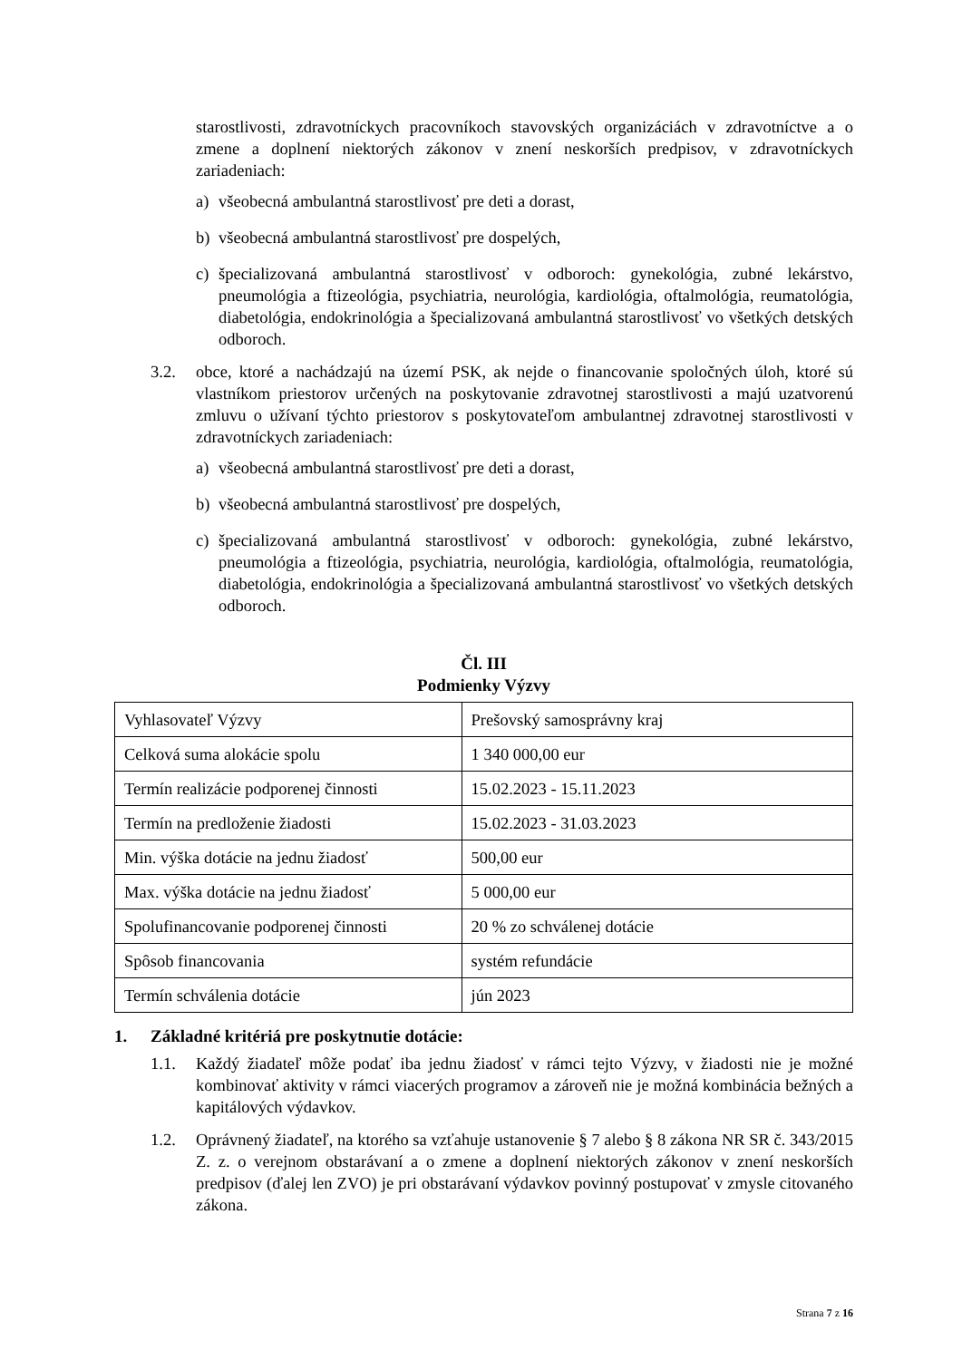starostlivosti, zdravotníckych pracovníkoch stavovských organizáciách v zdravotníctve a o zmene a doplnení niektorých zákonov v znení neskorších predpisov, v zdravotníckych zariadeniach:
a) všeobecná ambulantná starostlivosť pre deti a dorast,
b) všeobecná ambulantná starostlivosť pre dospelých,
c) špecializovaná ambulantná starostlivosť v odboroch: gynekológia, zubné lekárstvo, pneumológia a ftizeológia, psychiatria, neurológia, kardiológia, oftalmológia, reumatológia, diabetológia, endokrinológia a špecializovaná ambulantná starostlivosť vo všetkých detských odboroch.
3.2. obce, ktoré a nachádzajú na území PSK, ak nejde o financovanie spoločných úloh, ktoré sú vlastníkom priestorov určených na poskytovanie zdravotnej starostlivosti a majú uzatvorenú zmluvu o užívaní týchto priestorov s poskytovateľom ambulantnej zdravotnej starostlivosti v zdravotníckych zariadeniach:
a) všeobecná ambulantná starostlivosť pre deti a dorast,
b) všeobecná ambulantná starostlivosť pre dospelých,
c) špecializovaná ambulantná starostlivosť v odboroch: gynekológia, zubné lekárstvo, pneumológia a ftizeológia, psychiatria, neurológia, kardiológia, oftalmológia, reumatológia, diabetológia, endokrinológia a špecializovaná ambulantná starostlivosť vo všetkých detských odboroch.
Čl. III
Podmienky Výzvy
| Vyhlasovateľ Výzvy | Prešovský samosprávny kraj |
| Celková suma alokácie spolu | 1 340 000,00 eur |
| Termín realizácie podporenej činnosti | 15.02.2023 - 15.11.2023 |
| Termín na predloženie žiadosti | 15.02.2023 - 31.03.2023 |
| Min. výška dotácie na jednu žiadosť | 500,00 eur |
| Max. výška dotácie na jednu žiadosť | 5 000,00 eur |
| Spolufinancovanie podporenej činnosti | 20 % zo schválenej dotácie |
| Spôsob financovania | systém refundácie |
| Termín schválenia dotácie | jún 2023 |
1. Základné kritériá pre poskytnutie dotácie:
1.1. Každý žiadateľ môže podať iba jednu žiadosť v rámci tejto Výzvy, v žiadosti nie je možné kombinovať aktivity v rámci viacerých programov a zároveň nie je možná kombinácia bežných a kapitálových výdavkov.
1.2. Oprávnený žiadateľ, na ktorého sa vzťahuje ustanovenie § 7 alebo § 8 zákona NR SR č. 343/2015 Z. z. o verejnom obstarávaní a o zmene a doplnení niektorých zákonov v znení neskorších predpisov (ďalej len ZVO) je pri obstarávaní výdavkov povinný postupovať v zmysle citovaného zákona.
Strana 7 z 16